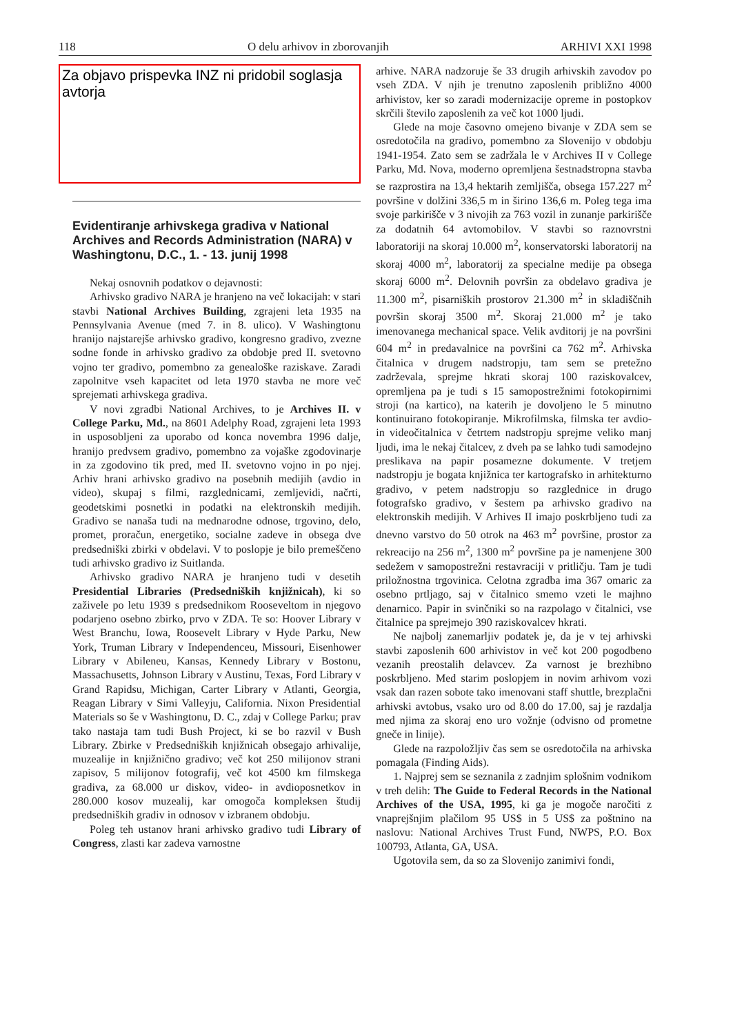118 O delu arhivov in zborovanjih ARHIVI XXI 1998
Za objavo prispevka INZ ni pridobil soglasja avtorja
Evidentiranje arhivskega gradiva v National Archives and Records Administration (NARA) v Washingtonu, D.C., 1. - 13. junij 1998
Nekaj osnovnih podatkov o dejavnosti:
Arhivsko gradivo NARA je hranjeno na več lokacijah: v stari stavbi National Archives Building, zgrajeni leta 1935 na Pennsylvania Avenue (med 7. in 8. ulico). V Washingtonu hranijo najstarejše arhivsko gradivo, kongresno gradivo, zvezne sodne fonde in arhivsko gradivo za obdobje pred II. svetovno vojno ter gradivo, pomembno za genealoške raziskave. Zaradi zapolnitve vseh kapacitet od leta 1970 stavba ne more več sprejemati arhivskega gradiva.
V novi zgradbi National Archives, to je Archives II. v College Parku, Md., na 8601 Adelphy Road, zgrajeni leta 1993 in usposobljeni za uporabo od konca novembra 1996 dalje, hranijo predvsem gradivo, pomembno za vojaške zgodovinarje in za zgodovino tik pred, med II. svetovno vojno in po njej. Arhiv hrani arhivsko gradivo na posebnih medijih (avdio in video), skupaj s filmi, razglednicami, zemljevidi, načrti, geodetskimi posnetki in podatki na elektronskih medijih. Gradivo se nanaša tudi na mednarodne odnose, trgovino, delo, promet, proračun, energetiko, socialne zadeve in obsega dve predsedniški zbirki v obdelavi. V to poslopje je bilo premeščeno tudi arhivsko gradivo iz Suitlanda.
Arhivsko gradivo NARA je hranjeno tudi v desetih Presidential Libraries (Predsedniških knjižnicah), ki so zaživele po letu 1939 s predsednikom Rooseveltom in njegovo podarjeno osebno zbirko, prvo v ZDA. Te so: Hoover Library v West Branchu, Iowa, Roosevelt Library v Hyde Parku, New York, Truman Library v Independenceu, Missouri, Eisenhower Library v Abileneu, Kansas, Kennedy Library v Bostonu, Massachusetts, Johnson Library v Austinu, Texas, Ford Library v Grand Rapidsu, Michigan, Carter Library v Atlanti, Georgia, Reagan Library v Simi Valleyju, California. Nixon Presidential Materials so še v Washingtonu, D. C., zdaj v College Parku; prav tako nastaja tam tudi Bush Project, ki se bo razvil v Bush Library. Zbirke v Predsedniških knjižnicah obsegajo arhivalije, muzealije in knjižnično gradivo; več kot 250 milijonov strani zapisov, 5 milijonov fotografij, več kot 4500 km filmskega gradiva, za 68.000 ur diskov, video- in avdioposnetkov in 280.000 kosov muzealij, kar omogoča kompleksen študij predsedniških gradiv in odnosov v izbranem obdobju.
Poleg teh ustanov hrani arhivsko gradivo tudi Library of Congress, zlasti kar zadeva varnostne
arhive. NARA nadzoruje še 33 drugih arhivskih zavodov po vseh ZDA. V njih je trenutno zaposlenih približno 4000 arhivistov, ker so zaradi modernizacije opreme in postopkov skrčili število zaposlenih za več kot 1000 ljudi.
Glede na moje časovno omejeno bivanje v ZDA sem se osredotočila na gradivo, pomembno za Slovenijo v obdobju 1941-1954. Zato sem se zadržala le v Archives II v College Parku, Md. Nova, moderno opremljena šestnadstropna stavba se razprostira na 13,4 hektarih zemljišča, obsega 157.227 m<sup>2</sup> površine v dolžini 336,5 m in širino 136,6 m. Poleg tega ima svoje parkirišče v 3 nivojih za 763 vozil in zunanje parkirišče za dodatnih 64 avtomobilov. V stavbi so raznovrstni laboratoriji na skoraj 10.000 m<sup>2</sup>, konservatorski laboratorij na skoraj 4000 m<sup>2</sup>, laboratorij za specialne medije pa obsega skoraj 6000 m<sup>2</sup>. Delovnih površin za obdelavo gradiva je 11.300 m<sup>2</sup>, pisarniških prostorov 21.300 m<sup>2</sup> in skladiščnih površin skoraj 3500 m<sup>2</sup>. Skoraj 21.000 m<sup>2</sup> je tako imenovanega mechanical space. Velik avditorij je na površini 604 m<sup>2</sup> in predavalnice na površini ca 762 m<sup>2</sup>. Arhivska čitalnica v drugem nadstropju, tam sem se pretežno zadrževala, sprejme hkrati skoraj 100 raziskovalcev, opremljena pa je tudi s 15 samopostrežnimi fotokopirnimi stroji (na kartico), na katerih je dovoljeno le 5 minutno kontinuirano fotokopiranje. Mikrofilmska, filmska ter avdio- in videočitalnica v četrtem nadstropju sprejme veliko manj ljudi, ima le nekaj čitalcev, z dveh pa se lahko tudi samodejno preslikava na papir posamezne dokumente. V tretjem nadstropju je bogata knjižnica ter kartografsko in arhitekturno gradivo, v petem nadstropju so razglednice in drugo fotografsko gradivo, v šestem pa arhivsko gradivo na elektronskih medijih. V Arhives II imajo poskrbljeno tudi za dnevno varstvo do 50 otrok na 463 m<sup>2</sup> površine, prostor za rekreacijo na 256 m<sup>2</sup>, 1300 m<sup>2</sup> površine pa je namenjene 300 sedežem v samopostrežni restavraciji v pritličju. Tam je tudi priložnostna trgovinica. Celotna zgradba ima 367 omaric za osebno prtljago, saj v čitalnico smemo vzeti le majhno denarnico. Papir in svinčniki so na razpolago v čitalnici, vse čitalnice pa sprejmejo 390 raziskovalcev hkrati.
Ne najbolj zanemarljiv podatek je, da je v tej arhivski stavbi zaposlenih 600 arhivistov in več kot 200 pogodbeno vezanih preostalih delavcev. Za varnost je brezhibno poskrbljeno. Med starim poslopjem in novim arhivom vozi vsak dan razen sobote tako imenovani staff shuttle, brezplačni arhivski avtobus, vsako uro od 8.00 do 17.00, saj je razdalja med njima za skoraj eno uro vožnje (odvisno od prometne gneče in linije).
Glede na razpoložljiv čas sem se osredotočila na arhivska pomagala (Finding Aids).
1. Najprej sem se seznanila z zadnjim splošnim vodnikom v treh delih: The Guide to Federal Records in the National Archives of the USA, 1995, ki ga je mogoče naročiti z vnaprejšnjim plačilom 95 US$ in 5 US$ za poštnino na naslovu: National Archives Trust Fund, NWPS, P.O. Box 100793, Atlanta, GA, USA.
Ugotovila sem, da so za Slovenijo zanimivi fondi,